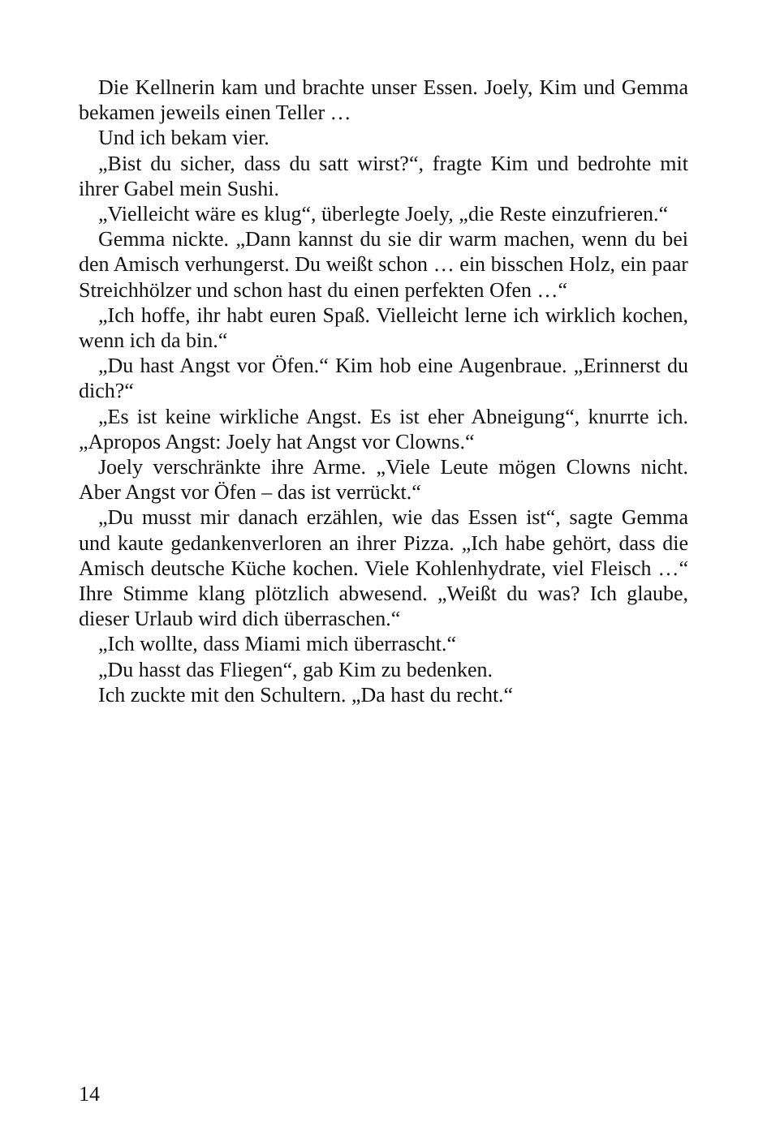Die Kellnerin kam und brachte unser Essen. Joely, Kim und Gemma bekamen jeweils einen Teller …
Und ich bekam vier.
„Bist du sicher, dass du satt wirst?“, fragte Kim und bedrohte mit ihrer Gabel mein Sushi.
„Vielleicht wäre es klug“, überlegte Joely, „die Reste einzufrieren.“
Gemma nickte. „Dann kannst du sie dir warm machen, wenn du bei den Amisch verhungerst. Du weißt schon … ein bisschen Holz, ein paar Streichhölzer und schon hast du einen perfekten Ofen …“
„Ich hoffe, ihr habt euren Spaß. Vielleicht lerne ich wirklich kochen, wenn ich da bin.“
„Du hast Angst vor Öfen.“ Kim hob eine Augenbraue. „Erinnerst du dich?“
„Es ist keine wirkliche Angst. Es ist eher Abneigung“, knurrte ich. „Apropos Angst: Joely hat Angst vor Clowns.“
Joely verschränkte ihre Arme. „Viele Leute mögen Clowns nicht. Aber Angst vor Öfen – das ist verrückt.“
„Du musst mir danach erzählen, wie das Essen ist“, sagte Gemma und kaute gedankenverloren an ihrer Pizza. „Ich habe gehört, dass die Amisch deutsche Küche kochen. Viele Kohlenhydrate, viel Fleisch …“ Ihre Stimme klang plötzlich abwesend. „Weißt du was? Ich glaube, dieser Urlaub wird dich überraschen.“
„Ich wollte, dass Miami mich überrascht.“
„Du hasst das Fliegen“, gab Kim zu bedenken.
Ich zuckte mit den Schultern. „Da hast du recht.“
14